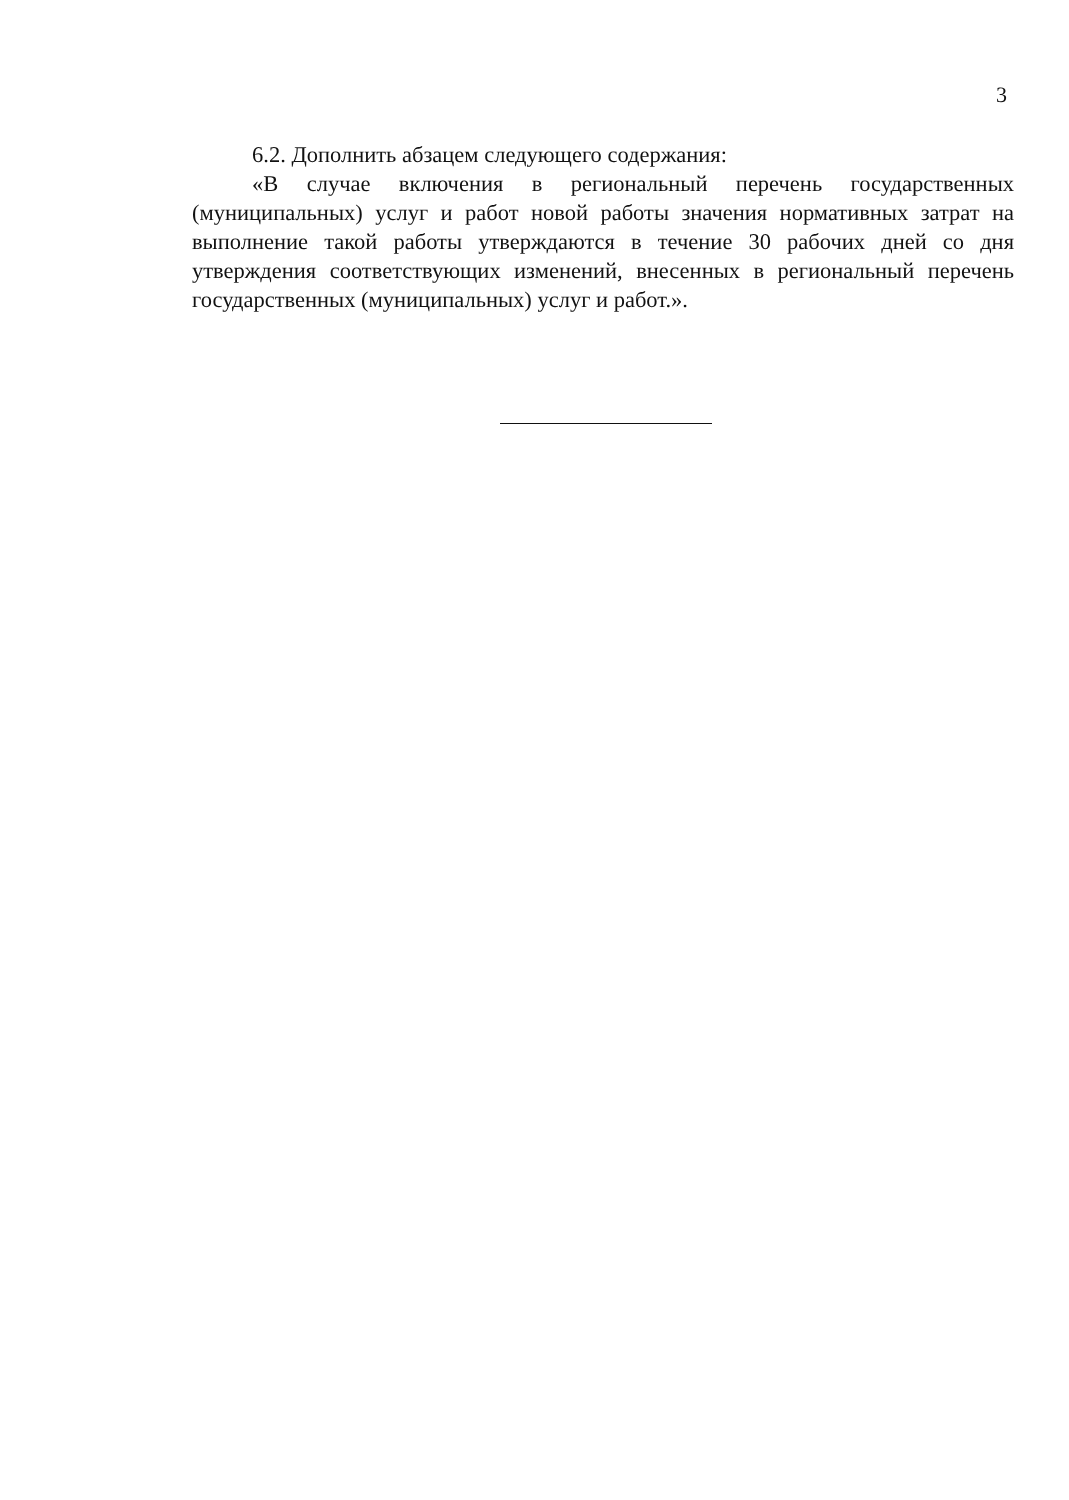3
6.2. Дополнить абзацем следующего содержания:
«В случае включения в региональный перечень государственных (муниципальных) услуг и работ новой работы значения нормативных затрат на выполнение такой работы утверждаются в течение 30 рабочих дней со дня утверждения соответствующих изменений, внесенных в региональный перечень государственных (муниципальных) услуг и работ.».